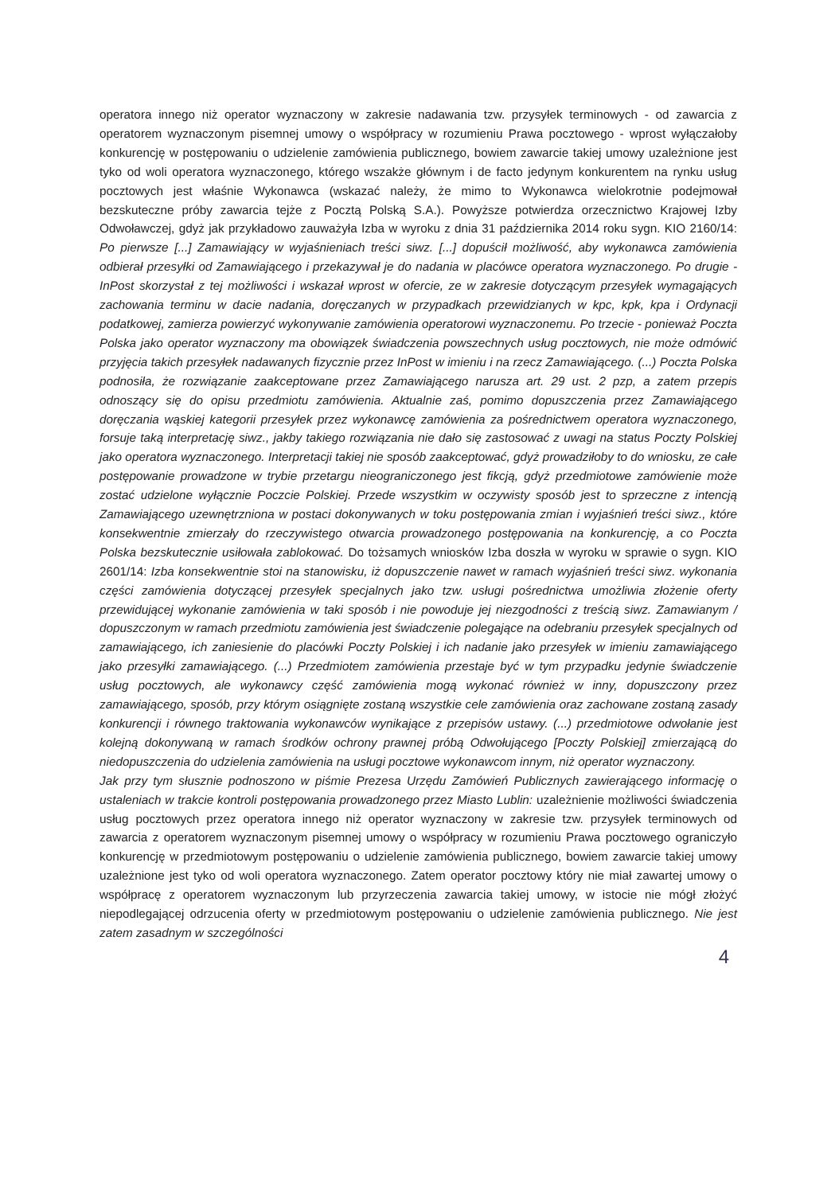operatora innego niż operator wyznaczony w zakresie nadawania tzw. przysyłek terminowych - od zawarcia z operatorem wyznaczonym pisemnej umowy o współpracy w rozumieniu Prawa pocztowego - wprost wyłączałoby konkurencję w postępowaniu o udzielenie zamówienia publicznego, bowiem zawarcie takiej umowy uzależnione jest tyko od woli operatora wyznaczonego, którego wszakże głównym i de facto jedynym konkurentem na rynku usług pocztowych jest właśnie Wykonawca (wskazać należy, że mimo to Wykonawca wielokrotnie podejmował bezskuteczne próby zawarcia tejże z Pocztą Polską S.A.). Powyższe potwierdza orzecznictwo Krajowej Izby Odwoławczej, gdyż jak przykładowo zauważyła Izba w wyroku z dnia 31 października 2014 roku sygn. KIO 2160/14: Po pierwsze [...] Zamawiający w wyjaśnieniach treści siwz. [...] dopuścił możliwość, aby wykonawca zamówienia odbierał przesyłki od Zamawiającego i przekazywał je do nadania w placówce operatora wyznaczonego. Po drugie - InPost skorzystał z tej możliwości i wskazał wprost w ofercie, ze w zakresie dotyczącym przesyłek wymagających zachowania terminu w dacie nadania, doręczanych w przypadkach przewidzianych w kpc, kpk, kpa i Ordynacji podatkowej, zamierza powierzyć wykonywanie zamówienia operatorowi wyznaczonemu. Po trzecie - ponieważ Poczta Polska jako operator wyznaczony ma obowiązek świadczenia powszechnych usług pocztowych, nie może odmówić przyjęcia takich przesyłek nadawanych fizycznie przez InPost w imieniu i na rzecz Zamawiającego. (...) Poczta Polska podnosiła, że rozwiązanie zaakceptowane przez Zamawiającego narusza art. 29 ust. 2 pzp, a zatem przepis odnoszący się do opisu przedmiotu zamówienia. Aktualnie zaś, pomimo dopuszczenia przez Zamawiającego doręczania wąskiej kategorii przesyłek przez wykonawcę zamówienia za pośrednictwem operatora wyznaczonego, forsuje taką interpretację siwz., jakby takiego rozwiązania nie dało się zastosować z uwagi na status Poczty Polskiej jako operatora wyznaczonego. Interpretacji takiej nie sposób zaakceptować, gdyż prowadziłoby to do wniosku, ze całe postępowanie prowadzone w trybie przetargu nieograniczonego jest fikcją, gdyż przedmiotowe zamówienie może zostać udzielone wyłącznie Poczcie Polskiej. Przede wszystkim w oczywisty sposób jest to sprzeczne z intencją Zamawiającego uzewnętrzniona w postaci dokonywanych w toku postępowania zmian i wyjaśnień treści siwz., które konsekwentnie zmierzały do rzeczywistego otwarcia prowadzonego postępowania na konkurencję, a co Poczta Polska bezskutecznie usiłowała zablokować. Do tożsamych wniosków Izba doszła w wyroku w sprawie o sygn. KIO 2601/14: Izba konsekwentnie stoi na stanowisku, iż dopuszczenie nawet w ramach wyjaśnień treści siwz. wykonania części zamówienia dotyczącej przesyłek specjalnych jako tzw. usługi pośrednictwa umożliwia złożenie oferty przewidującej wykonanie zamówienia w taki sposób i nie powoduje jej niezgodności z treścią siwz. Zamawianym / dopuszczonym w ramach przedmiotu zamówienia jest świadczenie polegające na odebraniu przesyłek specjalnych od zamawiającego, ich zaniesienie do placówki Poczty Polskiej i ich nadanie jako przesyłek w imieniu zamawiającego jako przesyłki zamawiającego. (...) Przedmiotem zamówienia przestaje być w tym przypadku jedynie świadczenie usług pocztowych, ale wykonawcy część zamówienia mogą wykonać również w inny, dopuszczony przez zamawiającego, sposób, przy którym osiągnięte zostaną wszystkie cele zamówienia oraz zachowane zostaną zasady konkurencji i równego traktowania wykonawców wynikające z przepisów ustawy. (...) przedmiotowe odwołanie jest kolejną dokonywaną w ramach środków ochrony prawnej próbą Odwołującego [Poczty Polskiej] zmierzającą do niedopuszczenia do udzielenia zamówienia na usługi pocztowe wykonawcom innym, niż operator wyznaczony.
Jak przy tym słusznie podnoszono w piśmie Prezesa Urzędu Zamówień Publicznych zawierającego informację o ustaleniach w trakcie kontroli postępowania prowadzonego przez Miasto Lublin: uzależnienie możliwości świadczenia usług pocztowych przez operatora innego niż operator wyznaczony w zakresie tzw. przysyłek terminowych od zawarcia z operatorem wyznaczonym pisemnej umowy o współpracy w rozumieniu Prawa pocztowego ograniczyło konkurencję w przedmiotowym postępowaniu o udzielenie zamówienia publicznego, bowiem zawarcie takiej umowy uzależnione jest tyko od woli operatora wyznaczonego. Zatem operator pocztowy który nie miał zawartej umowy o współpracę z operatorem wyznaczonym lub przyrzeczenia zawarcia takiej umowy, w istocie nie mógł złożyć niepodlegającej odrzucenia oferty w przedmiotowym postępowaniu o udzielenie zamówienia publicznego. Nie jest zatem zasadnym w szczególności
4